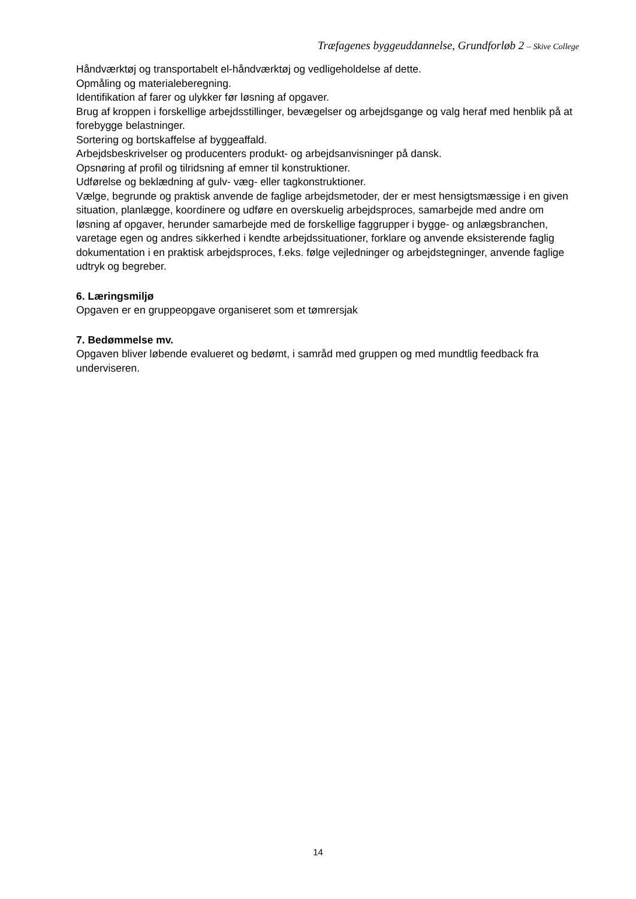Træfagenes byggeuddannelse, Grundforløb 2 – Skive College
Håndværktøj og transportabelt el-håndværktøj og vedligeholdelse af dette.
Opmåling og materialeberegning.
Identifikation af farer og ulykker før løsning af opgaver.
Brug af kroppen i forskellige arbejdsstillinger, bevægelser og arbejdsgange og valg heraf med henblik på at forebygge belastninger.
Sortering og bortskaffelse af byggeaffald.
Arbejdsbeskrivelser og producenters produkt- og arbejdsanvisninger på dansk.
Opsnøring af profil og tilridsning af emner til konstruktioner.
Udførelse og beklædning af gulv- væg- eller tagkonstruktioner.
Vælge, begrunde og praktisk anvende de faglige arbejdsmetoder, der er mest hensigtsmæssige i en given situation, planlægge, koordinere og udføre en overskuelig arbejdsproces, samarbejde med andre om løsning af opgaver, herunder samarbejde med de forskellige faggrupper i bygge- og anlægsbranchen, varetage egen og andres sikkerhed i kendte arbejdssituationer, forklare og anvende eksisterende faglig dokumentation i en praktisk arbejdsproces, f.eks. følge vejledninger og arbejdstegninger, anvende faglige udtryk og begreber.
6. Læringsmiljø
Opgaven er en gruppeopgave organiseret som et tømrersjak
7. Bedømmelse mv.
Opgaven bliver løbende evalueret og bedømt, i samråd med gruppen og med mundtlig feedback fra underviseren.
14